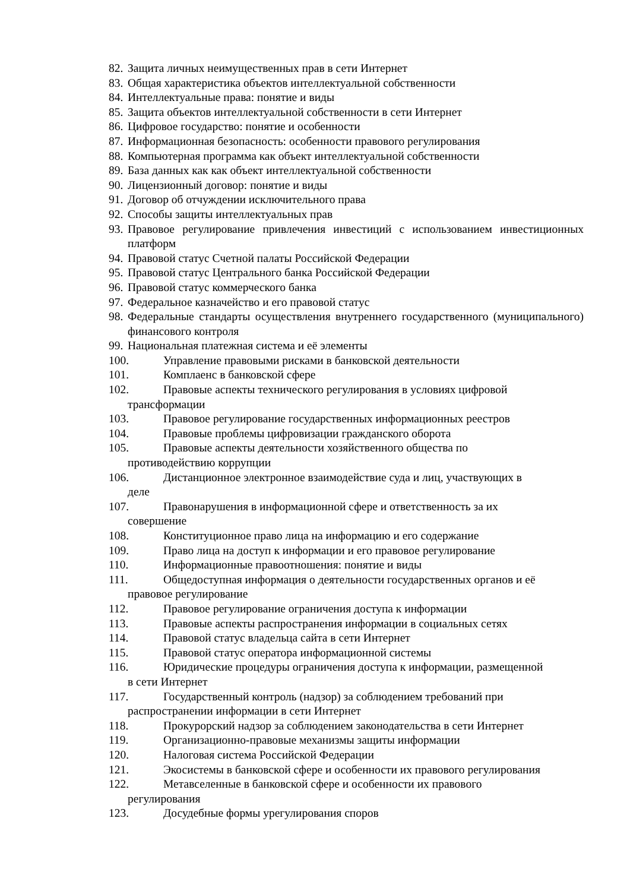82. Защита личных неимущественных прав в сети Интернет
83. Общая характеристика объектов интеллектуальной собственности
84. Интеллектуальные права: понятие и виды
85. Защита объектов интеллектуальной собственности в сети Интернет
86. Цифровое государство: понятие и особенности
87. Информационная безопасность: особенности правового регулирования
88. Компьютерная программа как объект интеллектуальной собственности
89. База данных как как объект интеллектуальной собственности
90. Лицензионный договор: понятие и виды
91. Договор об отчуждении исключительного права
92. Способы защиты интеллектуальных прав
93. Правовое регулирование привлечения инвестиций с использованием инвестиционных платформ
94. Правовой статус Счетной палаты Российской Федерации
95. Правовой статус Центрального банка Российской Федерации
96. Правовой статус коммерческого банка
97. Федеральное казначейство и его правовой статус
98. Федеральные стандарты осуществления внутреннего государственного (муниципального) финансового контроля
99. Национальная платежная система и её элементы
100. Управление правовыми рисками в банковской деятельности
101. Комплаенс в банковской сфере
102. Правовые аспекты технического регулирования в условиях цифровой
трансформации
103. Правовое регулирование государственных информационных реестров
104. Правовые проблемы цифровизации гражданского оборота
105. Правовые аспекты деятельности хозяйственного общества по
противодействию коррупции
106. Дистанционное электронное взаимодействие суда и лиц, участвующих в
деле
107. Правонарушения в информационной сфере и ответственность за их
совершение
108. Конституционное право лица на информацию и его содержание
109. Право лица на доступ к информации и его правовое регулирование
110. Информационные правоотношения: понятие и виды
111. Общедоступная информация о деятельности государственных органов и её
правовое регулирование
112. Правовое регулирование ограничения доступа к информации
113. Правовые аспекты распространения информации в социальных сетях
114. Правовой статус владельца сайта в сети Интернет
115. Правовой статус оператора информационной системы
116. Юридические процедуры ограничения доступа к информации, размещенной
в сети Интернет
117. Государственный контроль (надзор) за соблюдением требований при
распространении информации в сети Интернет
118. Прокурорский надзор за соблюдением законодательства в сети Интернет
119. Организационно-правовые механизмы защиты информации
120. Налоговая система Российской Федерации
121. Экосистемы в банковской сфере и особенности их правового регулирования
122. Метавселенные в банковской сфере и особенности их правового
регулирования
123. Досудебные формы урегулирования споров